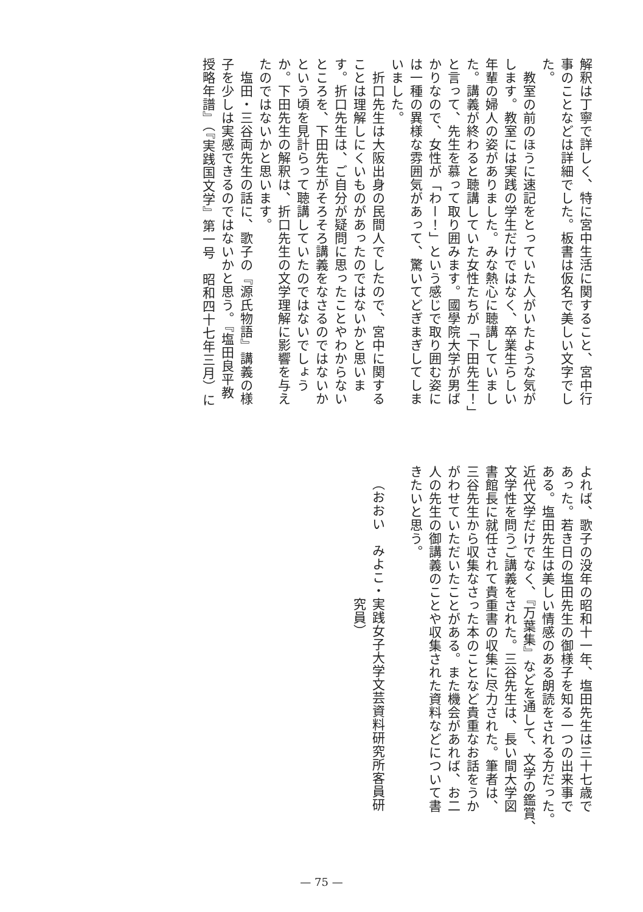解釈は丁寧で詳しく、特に宮中生活に関すること、宮中行
事のことなどは詳細でした。板書は仮名で美しい文字でし
た。
　教室の前のほうに速記をとっていた人がいたような気が
します。教室には実践の学生だけではなく、卒業生らしい
年輩の婦人の姿がありました。みな熱心に聴講していまし
た。講義が終わると聴講していた女性たちが「下田先生！」
と言って、先生を慕って取り囲みます。國學院大学が男ば
かりなので、女性が「わー！」という感じで取り囲む姿に
は一種の異様な雰囲気があって、驚いてどぎまぎしてしま
いました。
　折口先生は大阪出身の民間人でしたので、宮中に関する
ことは理解しにくいものがあったのではないかと思いま
す。折口先生は、ご自分が疑問に思ったことやわからない
ところを、下田先生がそろそろ講義をなさるのではないか
という頃を見計らって聴講していたのではないでしょう
か。下田先生の解釈は、折口先生の文学理解に影響を与え
たのではないかと思います。
　塩田・三谷両先生の話に、歌子の『源氏物語』講義の様
子を少しは実感できるのではないかと思う。『塩田良平教
授略年譜』（『実践国文学』第一号　昭和四十七年三月）に
よれば、歌子の没年の昭和十一年、塩田先生は三十七歳で
あった。若き日の塩田先生の御様子を知る一つの出来事で
ある。塩田先生は美しい情感のある朗読をされる方だった。
近代文学だけでなく、『万葉集』などを通して、文学の鑑賞、
文学性を問うご講義をされた。三谷先生は、長い間大学図
書館長に就任されて貴重書の収集に尽力された。筆者は、
三谷先生から収集なさった本のことなど貴重なお話をうか
がわせていただいたことがある。また機会があれば、お二
人の先生の御講義のことや収集された資料などについて書
きたいと思う。
（おおい　みよこ・実践女子大学文芸資料研究所客員研
　　　　　　　　　究員）
— 75 —